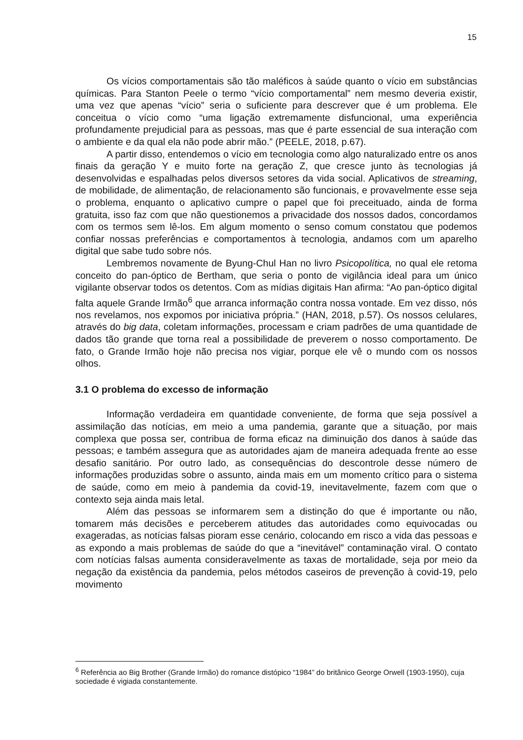15
Os vícios comportamentais são tão maléficos à saúde quanto o vício em substâncias químicas. Para Stanton Peele o termo “vício comportamental” nem mesmo deveria existir, uma vez que apenas “vício” seria o suficiente para descrever que é um problema. Ele conceitua o vício como “uma ligação extremamente disfuncional, uma experiência profundamente prejudicial para as pessoas, mas que é parte essencial de sua interação com o ambiente e da qual ela não pode abrir mão.” (PEELE, 2018, p.67).
A partir disso, entendemos o vício em tecnologia como algo naturalizado entre os anos finais da geração Y e muito forte na geração Z, que cresce junto às tecnologias já desenvolvidas e espalhadas pelos diversos setores da vida social. Aplicativos de streaming, de mobilidade, de alimentação, de relacionamento são funcionais, e provavelmente esse seja o problema, enquanto o aplicativo cumpre o papel que foi preceituado, ainda de forma gratuita, isso faz com que não questionemos a privacidade dos nossos dados, concordamos com os termos sem lê-los. Em algum momento o senso comum constatou que podemos confiar nossas preferências e comportamentos à tecnologia, andamos com um aparelho digital que sabe tudo sobre nós.
Lembremos novamente de Byung-Chul Han no livro Psicopolítica, no qual ele retoma conceito do pan-óptico de Bertham, que seria o ponto de vigilância ideal para um único vigilante observar todos os detentos. Com as mídias digitais Han afirma: “Ao pan-óptico digital falta aquele Grande Irmão<sup>6</sup> que arranca informação contra nossa vontade. Em vez disso, nós nos revelamos, nos expomos por iniciativa própria.” (HAN, 2018, p.57). Os nossos celulares, através do big data, coletam informações, processam e criam padrões de uma quantidade de dados tão grande que torna real a possibilidade de preverem o nosso comportamento. De fato, o Grande Irmão hoje não precisa nos vigiar, porque ele vê o mundo com os nossos olhos.
3.1 O problema do excesso de informação
Informação verdadeira em quantidade conveniente, de forma que seja possível a assimilação das notícias, em meio a uma pandemia, garante que a situação, por mais complexa que possa ser, contribua de forma eficaz na diminuição dos danos à saúde das pessoas; e também assegura que as autoridades ajam de maneira adequada frente ao esse desafio sanitário. Por outro lado, as consequências do descontrole desse número de informações produzidas sobre o assunto, ainda mais em um momento crítico para o sistema de saúde, como em meio à pandemia da covid-19, inevitavelmente, fazem com que o contexto seja ainda mais letal.
Além das pessoas se informarem sem a distinção do que é importante ou não, tomarem más decisões e perceberem atitudes das autoridades como equivocadas ou exageradas, as notícias falsas pioram esse cenário, colocando em risco a vida das pessoas e as expondo a mais problemas de saúde do que a “inevitável” contaminação viral. O contato com notícias falsas aumenta consideravelmente as taxas de mortalidade, seja por meio da negação da existência da pandemia, pelos métodos caseiros de prevenção à covid-19, pelo movimento
<sup>6</sup> Referência ao Big Brother (Grande Irmão) do romance distópico “1984” do britânico George Orwell (1903-1950), cuja sociedade é vigiada constantemente.